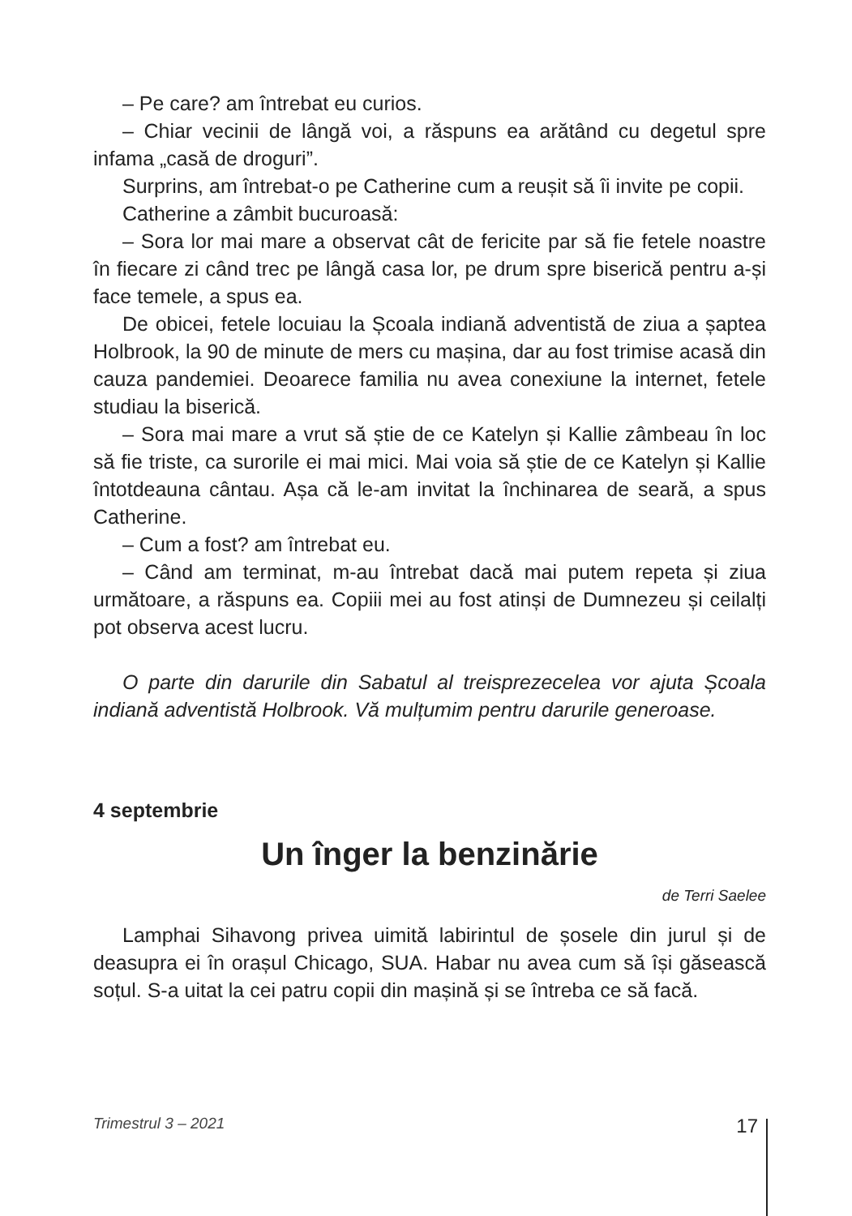– Pe care? am întrebat eu curios.
– Chiar vecinii de lângă voi, a răspuns ea arătând cu degetul spre infama „casă de droguri”.
Surprins, am întrebat-o pe Catherine cum a reușit să îi invite pe copii.
Catherine a zâmbit bucuroasă:
– Sora lor mai mare a observat cât de fericite par să fie fetele noastre în fiecare zi când trec pe lângă casa lor, pe drum spre biserică pentru a-și face temele, a spus ea.
De obicei, fetele locuiau la Școala indiană adventistă de ziua a șaptea Holbrook, la 90 de minute de mers cu mașina, dar au fost trimise acasă din cauza pandemiei. Deoarece familia nu avea conexiune la internet, fetele studiau la biserică.
– Sora mai mare a vrut să știe de ce Katelyn și Kallie zâmbeau în loc să fie triste, ca surorile ei mai mici. Mai voia să știe de ce Katelyn și Kallie întotdeauna cântau. Așa că le-am invitat la închinarea de seară, a spus Catherine.
– Cum a fost? am întrebat eu.
– Când am terminat, m-au întrebat dacă mai putem repeta și ziua următoare, a răspuns ea. Copiii mei au fost atinși de Dumnezeu și ceilalți pot observa acest lucru.
O parte din darurile din Sabatul al treisprezecelea vor ajuta Școala indiană adventistă Holbrook. Vă mulțumim pentru darurile generoase.
4 septembrie
Un înger la benzinărie
de Terri Saelee
Lamphai Sihavong privea uimită labirintul de șosele din jurul și de deasupra ei în orașul Chicago, SUA. Habar nu avea cum să își găsească soțul. S-a uitat la cei patru copii din mașină și se întreba ce să facă.
Trimestrul 3 – 2021 17